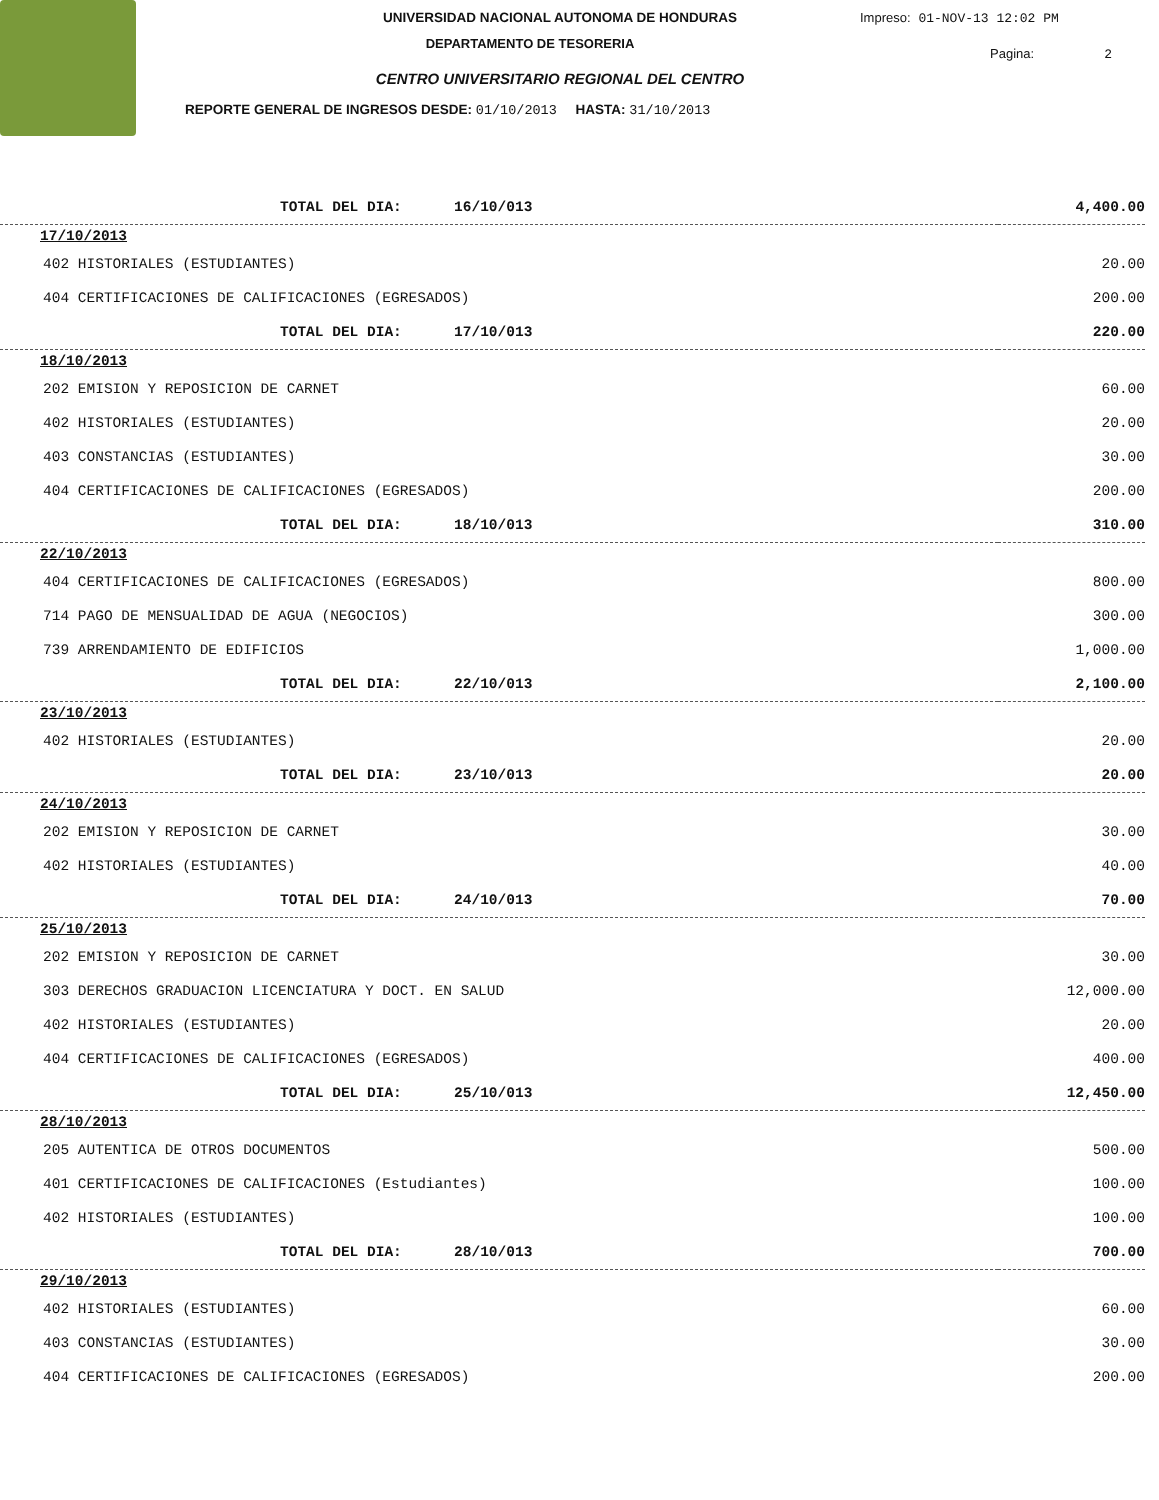UNIVERSIDAD NACIONAL AUTONOMA DE HONDURAS
DEPARTAMENTO DE TESORERIA
CENTRO UNIVERSITARIO REGIONAL DEL CENTRO
REPORTE GENERAL DE INGRESOS DESDE: 01/10/2013 HASTA: 31/10/2013
Impreso: 01-NOV-13 12:02 PM
Pagina: 2
| TOTAL DEL DIA: 16/10/013 | 4,400.00 |
| 17/10/2013 | |
| 402 HISTORIALES (ESTUDIANTES) | 20.00 |
| 404 CERTIFICACIONES DE CALIFICACIONES (EGRESADOS) | 200.00 |
| TOTAL DEL DIA: 17/10/013 | 220.00 |
| 18/10/2013 | |
| 202 EMISION Y REPOSICION DE CARNET | 60.00 |
| 402 HISTORIALES (ESTUDIANTES) | 20.00 |
| 403 CONSTANCIAS (ESTUDIANTES) | 30.00 |
| 404 CERTIFICACIONES DE CALIFICACIONES (EGRESADOS) | 200.00 |
| TOTAL DEL DIA: 18/10/013 | 310.00 |
| 22/10/2013 | |
| 404 CERTIFICACIONES DE CALIFICACIONES (EGRESADOS) | 800.00 |
| 714 PAGO DE MENSUALIDAD DE AGUA (NEGOCIOS) | 300.00 |
| 739 ARRENDAMIENTO DE EDIFICIOS | 1,000.00 |
| TOTAL DEL DIA: 22/10/013 | 2,100.00 |
| 23/10/2013 | |
| 402 HISTORIALES (ESTUDIANTES) | 20.00 |
| TOTAL DEL DIA: 23/10/013 | 20.00 |
| 24/10/2013 | |
| 202 EMISION Y REPOSICION DE CARNET | 30.00 |
| 402 HISTORIALES (ESTUDIANTES) | 40.00 |
| TOTAL DEL DIA: 24/10/013 | 70.00 |
| 25/10/2013 | |
| 202 EMISION Y REPOSICION DE CARNET | 30.00 |
| 303 DERECHOS GRADUACION LICENCIATURA Y DOCT. EN SALUD | 12,000.00 |
| 402 HISTORIALES (ESTUDIANTES) | 20.00 |
| 404 CERTIFICACIONES DE CALIFICACIONES (EGRESADOS) | 400.00 |
| TOTAL DEL DIA: 25/10/013 | 12,450.00 |
| 28/10/2013 | |
| 205 AUTENTICA DE OTROS DOCUMENTOS | 500.00 |
| 401 CERTIFICACIONES DE CALIFICACIONES (Estudiantes) | 100.00 |
| 402 HISTORIALES (ESTUDIANTES) | 100.00 |
| TOTAL DEL DIA: 28/10/013 | 700.00 |
| 29/10/2013 | |
| 402 HISTORIALES (ESTUDIANTES) | 60.00 |
| 403 CONSTANCIAS (ESTUDIANTES) | 30.00 |
| 404 CERTIFICACIONES DE CALIFICACIONES (EGRESADOS) | 200.00 |